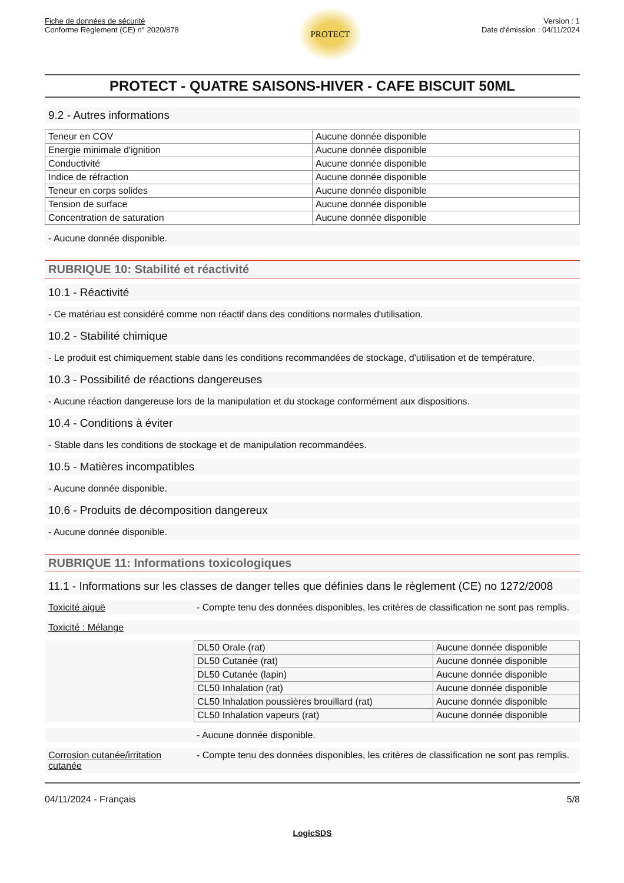Fiche de données de sécurité
Conforme Règlement (CE) n° 2020/878
PROTECT
Version : 1
Date d'émission : 04/11/2024
PROTECT - QUATRE SAISONS-HIVER - CAFE BISCUIT 50ML
9.2 - Autres informations
| Teneur en COV | Aucune donnée disponible |
| Energie minimale d'ignition | Aucune donnée disponible |
| Conductivité | Aucune donnée disponible |
| Indice de réfraction | Aucune donnée disponible |
| Teneur en corps solides | Aucune donnée disponible |
| Tension de surface | Aucune donnée disponible |
| Concentration de saturation | Aucune donnée disponible |
- Aucune donnée disponible.
RUBRIQUE 10: Stabilité et réactivité
10.1 - Réactivité
- Ce matériau est considéré comme non réactif dans des conditions normales d'utilisation.
10.2 - Stabilité chimique
- Le produit est chimiquement stable dans les conditions recommandées de stockage, d'utilisation et de température.
10.3 - Possibilité de réactions dangereuses
- Aucune réaction dangereuse lors de la manipulation et du stockage conformément aux dispositions.
10.4 - Conditions à éviter
- Stable dans les conditions de stockage et de manipulation recommandées.
10.5 - Matières incompatibles
- Aucune donnée disponible.
10.6 - Produits de décomposition dangereux
- Aucune donnée disponible.
RUBRIQUE 11: Informations toxicologiques
11.1 - Informations sur les classes de danger telles que définies dans le règlement (CE) no 1272/2008
Toxicité aiguë - Compte tenu des données disponibles, les critères de classification ne sont pas remplis.
Toxicité : Mélange
| DL50 Orale (rat) | Aucune donnée disponible |
| DL50 Cutanée (rat) | Aucune donnée disponible |
| DL50 Cutanée (lapin) | Aucune donnée disponible |
| CL50 Inhalation (rat) | Aucune donnée disponible |
| CL50 Inhalation poussières brouillard (rat) | Aucune donnée disponible |
| CL50 Inhalation vapeurs (rat) | Aucune donnée disponible |
- Aucune donnée disponible.
Corrosion cutanée/irritation cutanée
- Compte tenu des données disponibles, les critères de classification ne sont pas remplis.
04/11/2024 - Français 5/8
LogicSDS